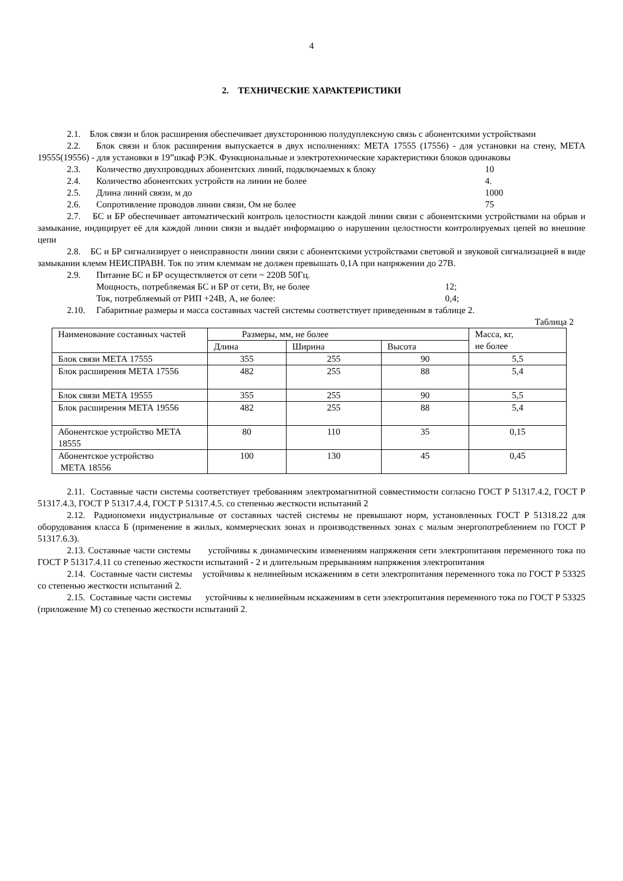4
2. ТЕХНИЧЕСКИЕ ХАРАКТЕРИСТИКИ
2.1. Блок связи и блок расширения обеспечивает двухстороннюю полудуплексную связь с абонентскими устройствами
2.2. Блок связи и блок расширения выпускается в двух исполнениях: МЕТА 17555 (17556) - для установки на стену, МЕТА 19555(19556) - для установки в 19”шкаф РЭК. Функциональные и электротехнические характеристики блоков одинаковы
2.3. Количество двухпроводных абонентских линий, подключаемых к блоку 10
2.4. Количество абонентских устройств на линии не более 4.
2.5. Длина линий связи, м до 1000
2.6. Сопротивление проводов линии связи, Ом не более 75
2.7. БС и БР обеспечивает автоматический контроль целостности каждой линии связи с абонентскими устройствами на обрыв и замыкание, индицирует её для каждой линии связи и выдаёт информацию о нарушении целостности контролируемых цепей во внешние цепи
2.8. БС и БР сигнализирует о неисправности линии связи с абонентскими устройствами световой и звуковой сигнализацией в виде замыкании клемм НЕИСПРАВН. Ток по этим клеммам не должен превышать 0,1А при напряжении до 27В.
2.9. Питание БС и БР осуществляется от сети ~ 220В 50Гц.
Мощность, потребляемая БС и БР от сети, Вт, не более 12;
Ток, потребляемый от РИП +24В, А, не более: 0,4;
2.10. Габаритные размеры и масса составных частей системы соответствует приведенным в таблице 2.
Таблица 2
| Наименование составных частей | Размеры, мм, не более | | | Масса, кг, не более |
| | Длина | Ширина | Высота | |
| Блок связи МЕТА 17555 | 355 | 255 | 90 | 5,5 |
| Блок расширения МЕТА 17556 | 482 | 255 | 88 | 5,4 |
| Блок связи МЕТА 19555 | 355 | 255 | 90 | 5,5 |
| Блок расширения МЕТА 19556 | 482 | 255 | 88 | 5,4 |
| Абонентское устройство МЕТА 18555 | 80 | 110 | 35 | 0,15 |
| Абонентское устройство МЕТА 18556 | 100 | 130 | 45 | 0,45 |
2.11. Составные части системы соответствует требованиям электромагнитной совместимости согласно ГОСТ Р 51317.4.2, ГОСТ Р 51317.4.3, ГОСТ Р 51317.4.4, ГОСТ Р 51317.4.5. со степенью жесткости испытаний 2
2.12. Радиопомехи индустриальные от составных частей системы не превышают норм, установленных ГОСТ Р 51318.22 для оборудования класса Б (применение в жилых, коммерческих зонах и производственных зонах с малым энергопотреблением по ГОСТ Р 51317.6.3).
2.13. Составные части системы устойчивы к динамическим изменениям напряжения сети электропитания переменного тока по ГОСТ Р 51317.4.11 со степенью жесткости испытаний - 2 и длительным прерываниям напряжения электропитания
2.14. Составные части системы устойчивы к нелинейным искажениям в сети электропитания переменного тока по ГОСТ Р 53325 со степенью жесткости испытаний 2.
2.15. Составные части системы устойчивы к нелинейным искажениям в сети электропитания переменного тока по ГОСТ Р 53325 (приложение М) со степенью жесткости испытаний 2.